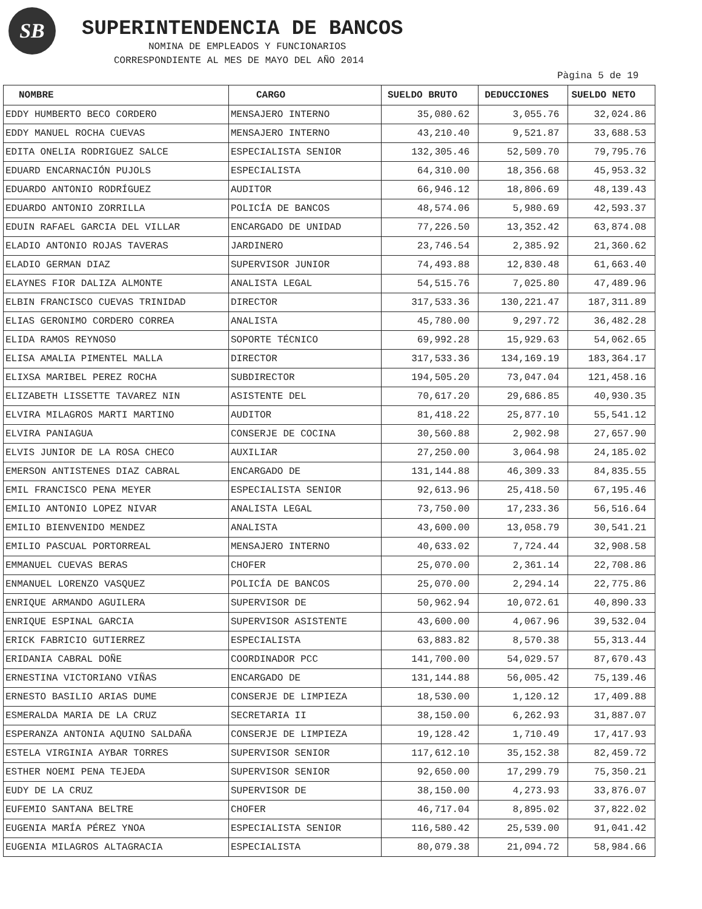SB SUPERINTENDENCIA DE BANCOS
NOMINA DE EMPLEADOS Y FUNCIONARIOS
CORRESPONDIENTE AL MES DE MAYO DEL AÑO 2014
Pàgina 5 de 19
| NOMBRE | CARGO | SUELDO BRUTO | DEDUCCIONES | SUELDO NETO |
| --- | --- | --- | --- | --- |
| EDDY HUMBERTO BECO CORDERO | MENSAJERO INTERNO | 35,080.62 | 3,055.76 | 32,024.86 |
| EDDY MANUEL ROCHA CUEVAS | MENSAJERO INTERNO | 43,210.40 | 9,521.87 | 33,688.53 |
| EDITA ONELIA RODRIGUEZ SALCE | ESPECIALISTA SENIOR | 132,305.46 | 52,509.70 | 79,795.76 |
| EDUARD ENCARNACIÓN PUJOLS | ESPECIALISTA | 64,310.00 | 18,356.68 | 45,953.32 |
| EDUARDO ANTONIO RODRÍGUEZ | AUDITOR | 66,946.12 | 18,806.69 | 48,139.43 |
| EDUARDO ANTONIO ZORRILLA | POLICÍA DE BANCOS | 48,574.06 | 5,980.69 | 42,593.37 |
| EDUIN RAFAEL GARCIA DEL VILLAR | ENCARGADO DE UNIDAD | 77,226.50 | 13,352.42 | 63,874.08 |
| ELADIO ANTONIO ROJAS TAVERAS | JARDINERO | 23,746.54 | 2,385.92 | 21,360.62 |
| ELADIO GERMAN DIAZ | SUPERVISOR JUNIOR | 74,493.88 | 12,830.48 | 61,663.40 |
| ELAYNES FIOR DALIZA ALMONTE | ANALISTA LEGAL | 54,515.76 | 7,025.80 | 47,489.96 |
| ELBIN FRANCISCO CUEVAS TRINIDAD | DIRECTOR | 317,533.36 | 130,221.47 | 187,311.89 |
| ELIAS GERONIMO CORDERO CORREA | ANALISTA | 45,780.00 | 9,297.72 | 36,482.28 |
| ELIDA RAMOS REYNOSO | SOPORTE TÉCNICO | 69,992.28 | 15,929.63 | 54,062.65 |
| ELISA AMALIA PIMENTEL MALLA | DIRECTOR | 317,533.36 | 134,169.19 | 183,364.17 |
| ELIXSA MARIBEL PEREZ ROCHA | SUBDIRECTOR | 194,505.20 | 73,047.04 | 121,458.16 |
| ELIZABETH LISSETTE TAVAREZ NIN | ASISTENTE DEL | 70,617.20 | 29,686.85 | 40,930.35 |
| ELVIRA MILAGROS MARTI MARTINO | AUDITOR | 81,418.22 | 25,877.10 | 55,541.12 |
| ELVIRA PANIAGUA | CONSERJE DE COCINA | 30,560.88 | 2,902.98 | 27,657.90 |
| ELVIS JUNIOR DE LA ROSA CHECO | AUXILIAR | 27,250.00 | 3,064.98 | 24,185.02 |
| EMERSON ANTISTENES DIAZ CABRAL | ENCARGADO DE | 131,144.88 | 46,309.33 | 84,835.55 |
| EMIL FRANCISCO PENA MEYER | ESPECIALISTA SENIOR | 92,613.96 | 25,418.50 | 67,195.46 |
| EMILIO ANTONIO LOPEZ NIVAR | ANALISTA LEGAL | 73,750.00 | 17,233.36 | 56,516.64 |
| EMILIO BIENVENIDO MENDEZ | ANALISTA | 43,600.00 | 13,058.79 | 30,541.21 |
| EMILIO PASCUAL PORTORREAL | MENSAJERO INTERNO | 40,633.02 | 7,724.44 | 32,908.58 |
| EMMANUEL CUEVAS BERAS | CHOFER | 25,070.00 | 2,361.14 | 22,708.86 |
| ENMANUEL LORENZO VASQUEZ | POLICÍA DE BANCOS | 25,070.00 | 2,294.14 | 22,775.86 |
| ENRIQUE ARMANDO AGUILERA | SUPERVISOR DE | 50,962.94 | 10,072.61 | 40,890.33 |
| ENRIQUE ESPINAL GARCIA | SUPERVISOR ASISTENTE | 43,600.00 | 4,067.96 | 39,532.04 |
| ERICK FABRICIO GUTIERREZ | ESPECIALISTA | 63,883.82 | 8,570.38 | 55,313.44 |
| ERIDANIA CABRAL DOÑE | COORDINADOR PCC | 141,700.00 | 54,029.57 | 87,670.43 |
| ERNESTINA VICTORIANO VIÑAS | ENCARGADO DE | 131,144.88 | 56,005.42 | 75,139.46 |
| ERNESTO BASILIO ARIAS DUME | CONSERJE DE LIMPIEZA | 18,530.00 | 1,120.12 | 17,409.88 |
| ESMERALDA MARIA DE LA CRUZ | SECRETARIA II | 38,150.00 | 6,262.93 | 31,887.07 |
| ESPERANZA ANTONIA AQUINO SALDAÑA | CONSERJE DE LIMPIEZA | 19,128.42 | 1,710.49 | 17,417.93 |
| ESTELA VIRGINIA AYBAR TORRES | SUPERVISOR SENIOR | 117,612.10 | 35,152.38 | 82,459.72 |
| ESTHER NOEMI PENA TEJEDA | SUPERVISOR SENIOR | 92,650.00 | 17,299.79 | 75,350.21 |
| EUDY DE LA CRUZ | SUPERVISOR DE | 38,150.00 | 4,273.93 | 33,876.07 |
| EUFEMIO SANTANA BELTRE | CHOFER | 46,717.04 | 8,895.02 | 37,822.02 |
| EUGENIA MARÍA PÉREZ YNOA | ESPECIALISTA SENIOR | 116,580.42 | 25,539.00 | 91,041.42 |
| EUGENIA MILAGROS ALTAGRACIA | ESPECIALISTA | 80,079.38 | 21,094.72 | 58,984.66 |